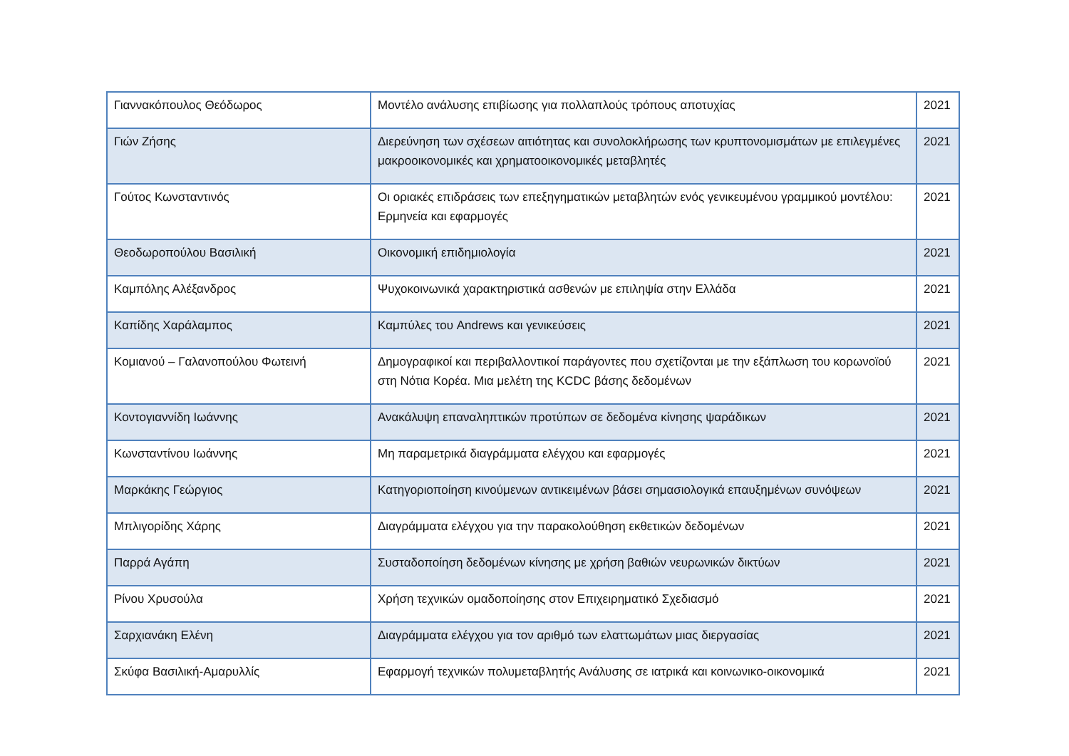| Γιαννακόπουλος Θεόδωρος | Μοντέλο ανάλυσης επιβίωσης για πολλαπλούς τρόπους αποτυχίας | 2021 |
| Γιών Ζήσης | Διερεύνηση των σχέσεων αιτιότητας και συνολοκλήρωσης των κρυπτονομισμάτων με επιλεγμένες μακροοικονομικές και χρηματοοικονομικές μεταβλητές | 2021 |
| Γούτος Κωνσταντινός | Οι οριακές επιδράσεις των επεξηγηματικών μεταβλητών ενός γενικευμένου γραμμικού μοντέλου: Ερμηνεία και εφαρμογές | 2021 |
| Θεοδωροπούλου Βασιλική | Οικονομική επιδημιολογία | 2021 |
| Καμπόλης Αλέξανδρος | Ψυχοκοινωνικά χαρακτηριστικά ασθενών με επιληψία στην Ελλάδα | 2021 |
| Καπίδης Χαράλαμπος | Καμπύλες του Andrews και γενικεύσεις | 2021 |
| Κομιανού – Γαλανοπούλου Φωτεινή | Δημογραφικοί και περιβαλλοντικοί παράγοντες που σχετίζονται με την εξάπλωση του κορωνοϊού στη Νότια Κορέα. Μια μελέτη της KCDC βάσης δεδομένων | 2021 |
| Κοντογιαννίδη Ιωάννης | Ανακάλυψη επαναληπτικών προτύπων σε δεδομένα κίνησης ψαράδικων | 2021 |
| Κωνσταντίνου Ιωάννης | Μη παραμετρικά διαγράμματα ελέγχου και εφαρμογές | 2021 |
| Μαρκάκης Γεώργιος | Κατηγοριοποίηση κινούμενων αντικειμένων βάσει σημασιολογικά επαυξημένων συνόψεων | 2021 |
| Μπλιγορίδης Χάρης | Διαγράμματα ελέγχου για την παρακολούθηση εκθετικών δεδομένων | 2021 |
| Παρρά Αγάπη | Συσταδοποίηση δεδομένων κίνησης με χρήση βαθιών νευρωνικών δικτύων | 2021 |
| Ρίνου Χρυσούλα | Χρήση τεχνικών ομαδοποίησης στον Επιχειρηματικό Σχεδιασμό | 2021 |
| Σαρχιανάκη Ελένη | Διαγράμματα ελέγχου για τον αριθμό των ελαττωμάτων μιας διεργασίας | 2021 |
| Σκύφα Βασιλική-Αμαρυλλίς | Εφαρμογή τεχνικών πολυμεταβλητής Ανάλυσης σε ιατρικά και κοινωνικο-οικονομικά | 2021 |